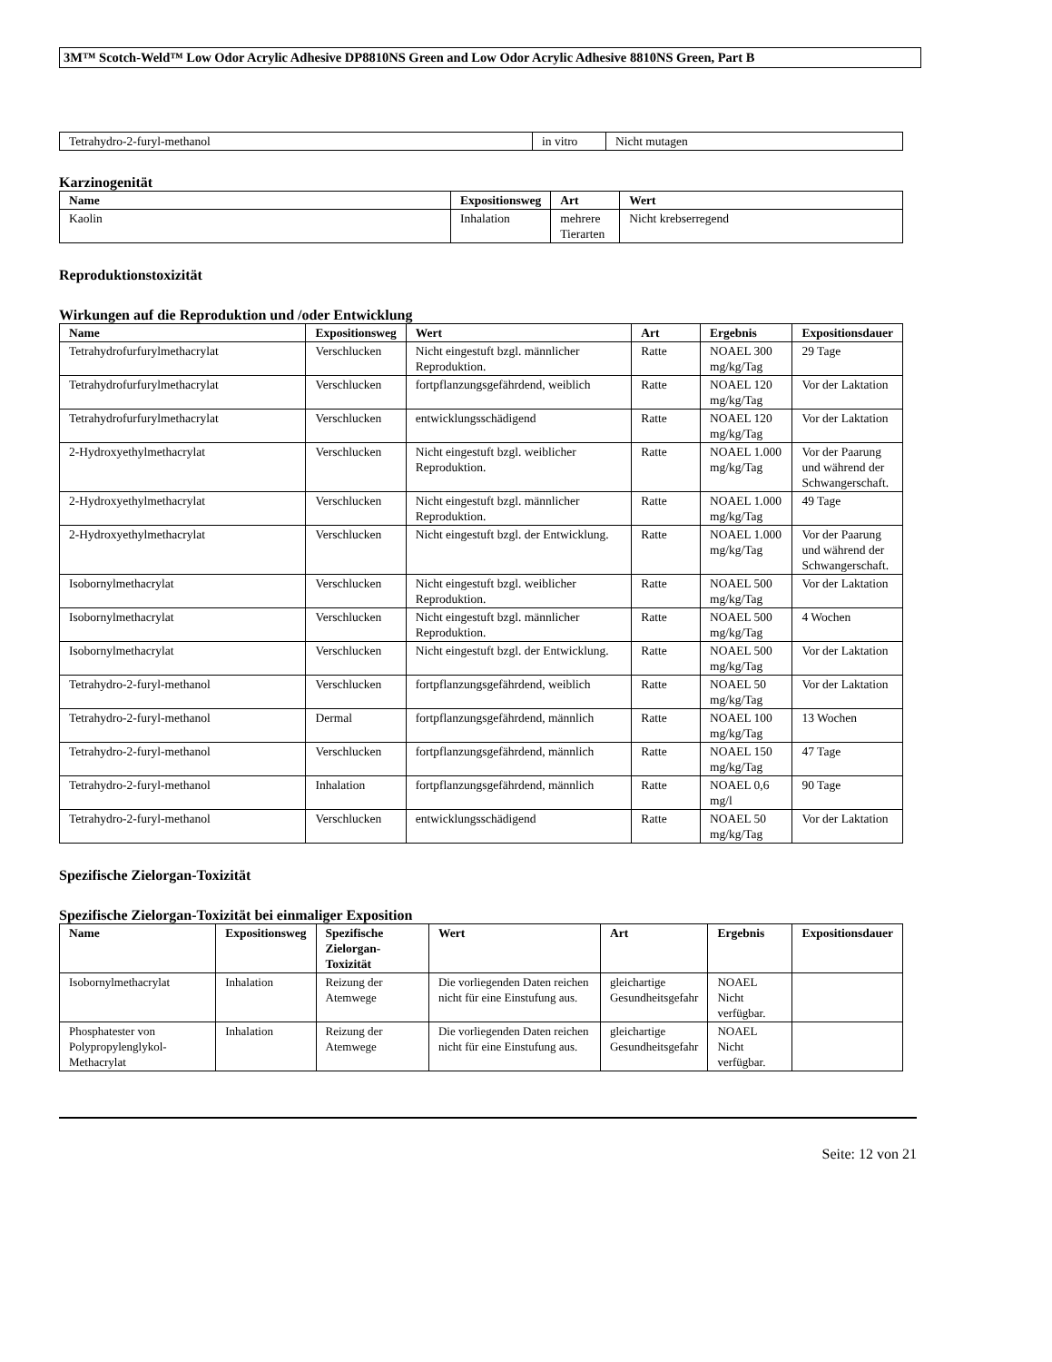3M™ Scotch-Weld™ Low Odor Acrylic Adhesive DP8810NS Green and Low Odor Acrylic Adhesive 8810NS Green, Part B
| Tetrahydro-2-furyl-methanol | in vitro | Nicht mutagen |
Karzinogenität
| Name | Expositionsweg | Art | Wert |
| --- | --- | --- | --- |
| Kaolin | Inhalation | mehrere Tierarten | Nicht krebserregend |
Reproduktionstoxizität
Wirkungen auf die Reproduktion und /oder Entwicklung
| Name | Expositionsweg | Wert | Art | Ergebnis | Expositionsdauer |
| --- | --- | --- | --- | --- | --- |
| Tetrahydrofurfurylmethacrylat | Verschlucken | Nicht eingestuft bzgl. männlicher Reproduktion. | Ratte | NOAEL 300 mg/kg/Tag | 29 Tage |
| Tetrahydrofurfurylmethacrylat | Verschlucken | fortpflanzungsgefährdend, weiblich | Ratte | NOAEL 120 mg/kg/Tag | Vor der Laktation |
| Tetrahydrofurfurylmethacrylat | Verschlucken | entwicklungsschädigend | Ratte | NOAEL 120 mg/kg/Tag | Vor der Laktation |
| 2-Hydroxyethylmethacrylat | Verschlucken | Nicht eingestuft bzgl. weiblicher Reproduktion. | Ratte | NOAEL 1.000 mg/kg/Tag | Vor der Paarung und während der Schwangerschaft. |
| 2-Hydroxyethylmethacrylat | Verschlucken | Nicht eingestuft bzgl. männlicher Reproduktion. | Ratte | NOAEL 1.000 mg/kg/Tag | 49 Tage |
| 2-Hydroxyethylmethacrylat | Verschlucken | Nicht eingestuft bzgl. der Entwicklung. | Ratte | NOAEL 1.000 mg/kg/Tag | Vor der Paarung und während der Schwangerschaft. |
| Isobornylmethacrylat | Verschlucken | Nicht eingestuft bzgl. weiblicher Reproduktion. | Ratte | NOAEL 500 mg/kg/Tag | Vor der Laktation |
| Isobornylmethacrylat | Verschlucken | Nicht eingestuft bzgl. männlicher Reproduktion. | Ratte | NOAEL 500 mg/kg/Tag | 4 Wochen |
| Isobornylmethacrylat | Verschlucken | Nicht eingestuft bzgl. der Entwicklung. | Ratte | NOAEL 500 mg/kg/Tag | Vor der Laktation |
| Tetrahydro-2-furyl-methanol | Verschlucken | fortpflanzungsgefährdend, weiblich | Ratte | NOAEL 50 mg/kg/Tag | Vor der Laktation |
| Tetrahydro-2-furyl-methanol | Dermal | fortpflanzungsgefährdend, männlich | Ratte | NOAEL 100 mg/kg/Tag | 13 Wochen |
| Tetrahydro-2-furyl-methanol | Verschlucken | fortpflanzungsgefährdend, männlich | Ratte | NOAEL 150 mg/kg/Tag | 47 Tage |
| Tetrahydro-2-furyl-methanol | Inhalation | fortpflanzungsgefährdend, männlich | Ratte | NOAEL 0,6 mg/l | 90 Tage |
| Tetrahydro-2-furyl-methanol | Verschlucken | entwicklungsschädigend | Ratte | NOAEL 50 mg/kg/Tag | Vor der Laktation |
Spezifische Zielorgan-Toxizität
Spezifische Zielorgan-Toxizität bei einmaliger Exposition
| Name | Expositionsweg | Spezifische Zielorgan-Toxizität | Wert | Art | Ergebnis | Expositionsdauer |
| --- | --- | --- | --- | --- | --- | --- |
| Isobornylmethacrylat | Inhalation | Reizung der Atemwege | Die vorliegenden Daten reichen nicht für eine Einstufung aus. | gleichartige Gesundheitsgefahr | NOAEL Nicht verfügbar. | |
| Phosphatester von Polypropylenglykol-Methacrylat | Inhalation | Reizung der Atemwege | Die vorliegenden Daten reichen nicht für eine Einstufung aus. | gleichartige Gesundheitsgefahr | NOAEL Nicht verfügbar. | |
Seite: 12 von 21